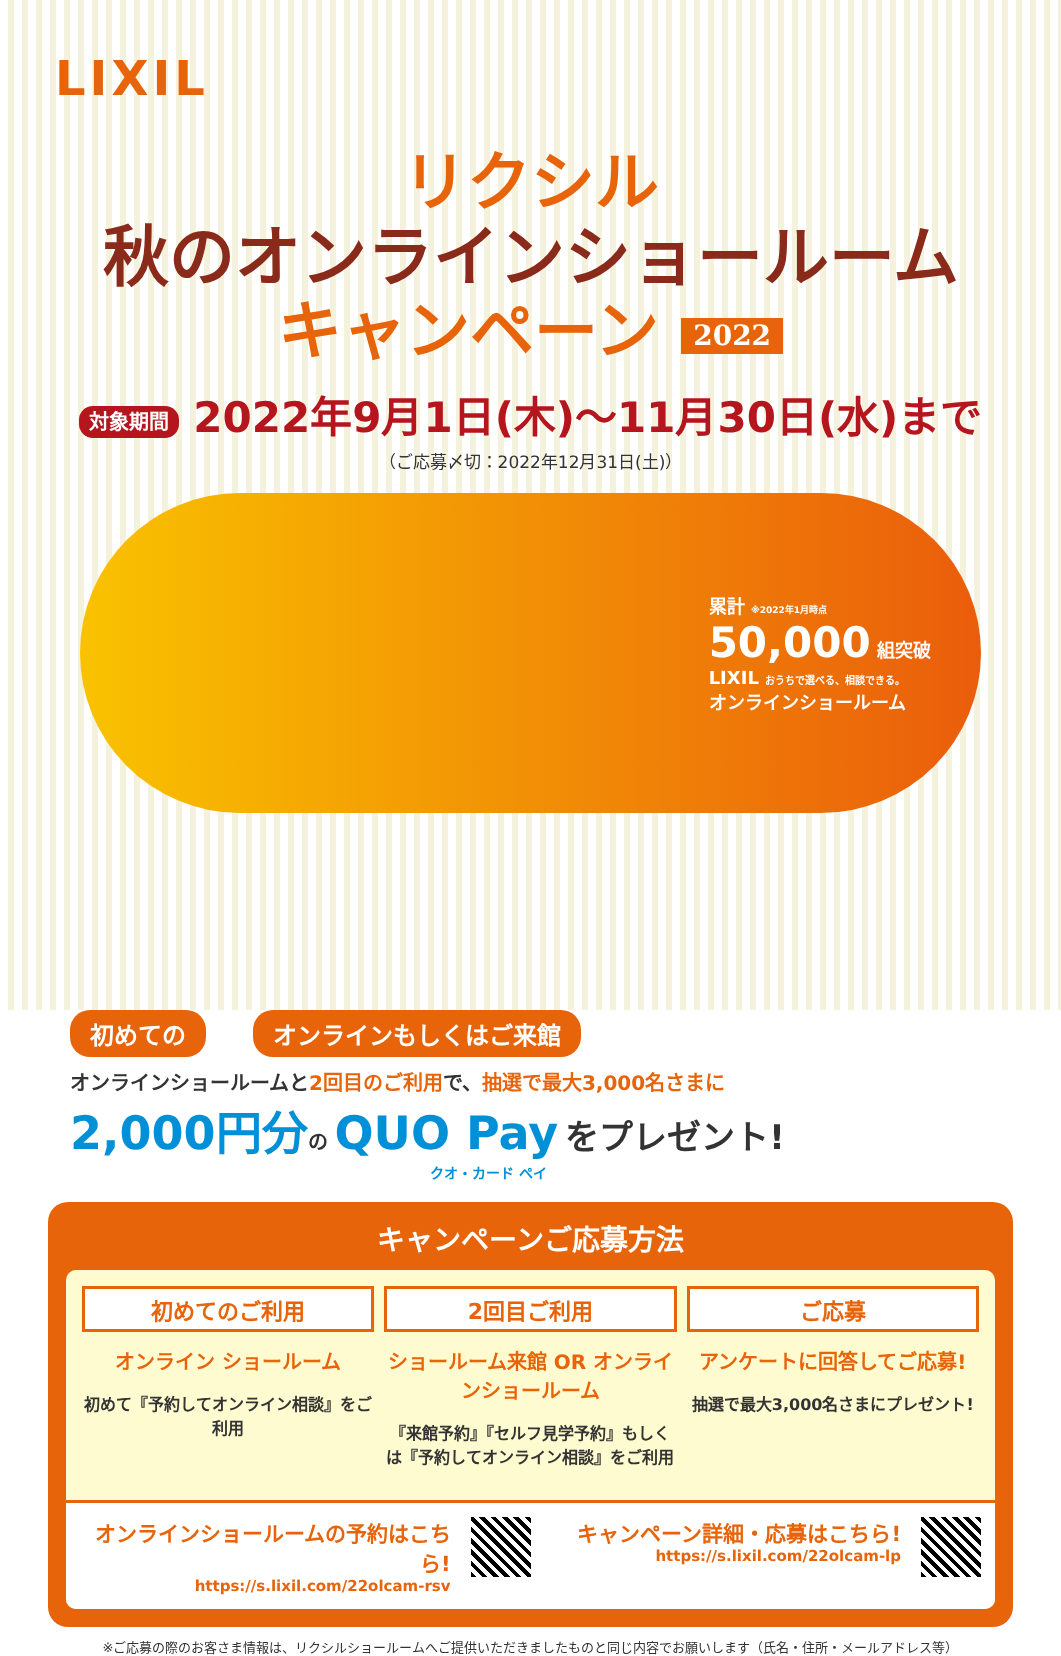LIXIL
リクシル
秋のオンラインショールーム
キャンペーン 2022
対象期間 2022年9月1日(木)～11月30日(水)まで
（ご応募〆切：2022年12月31日(土)）
累計 ※2022年1月時点
50,000 組突破
LIXIL おうちで選べる、相談できる。
オンラインショールーム
初めての オンラインもしくはご来館
オンラインショールームと2回目のご利用で、抽選で最大3,000名さまに
2,000円分の QUO Pay をプレゼント!
クオ・カード ペイ
キャンペーンご応募方法
初めてのご利用
オンライン ショールーム
初めて『予約してオンライン相談』をご利用
2回目ご利用
ショールーム来館 OR オンラインショールーム
『来館予約』『セルフ見学予約』もしくは『予約してオンライン相談』をご利用
ご応募
アンケートに回答してご応募!
抽選で最大3,000名さまにプレゼント!
オンラインショールームの予約はこちら!
https://s.lixil.com/22olcam-rsv
キャンペーン詳細・応募はこちら!
https://s.lixil.com/22olcam-lp
※ご応募の際のお客さま情報は、リクシルショールームへご提供いただきましたものと同じ内容でお願いします（氏名・住所・メールアドレス等）